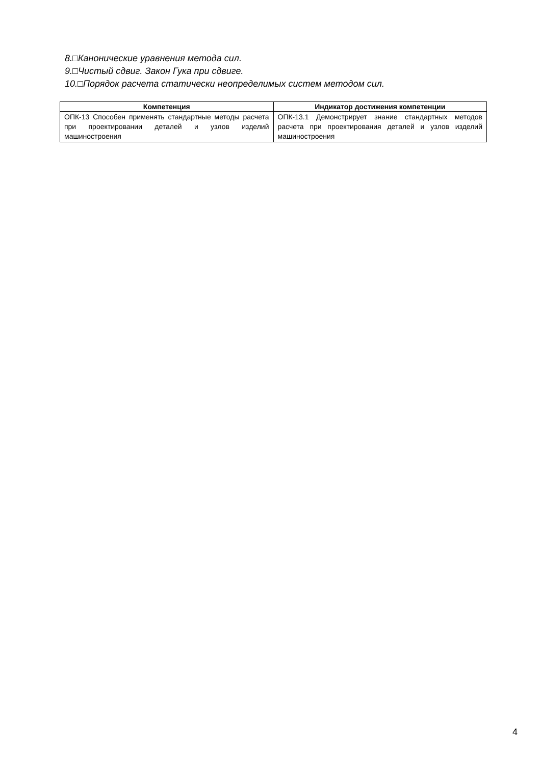8.□Канонические уравнения метода сил.
9.□Чистый сдвиг. Закон Гука при сдвиге.
10.□Порядок расчета статически неопределимых систем методом сил.
| Компетенция | Индикатор достижения компетенции |
| --- | --- |
| ОПК-13 Способен применять стандартные методы расчета при проектировании деталей и узлов изделий машиностроения | ОПК-13.1 Демонстрирует знание стандартных методов расчета при проектирования деталей и узлов изделий машиностроения |
4